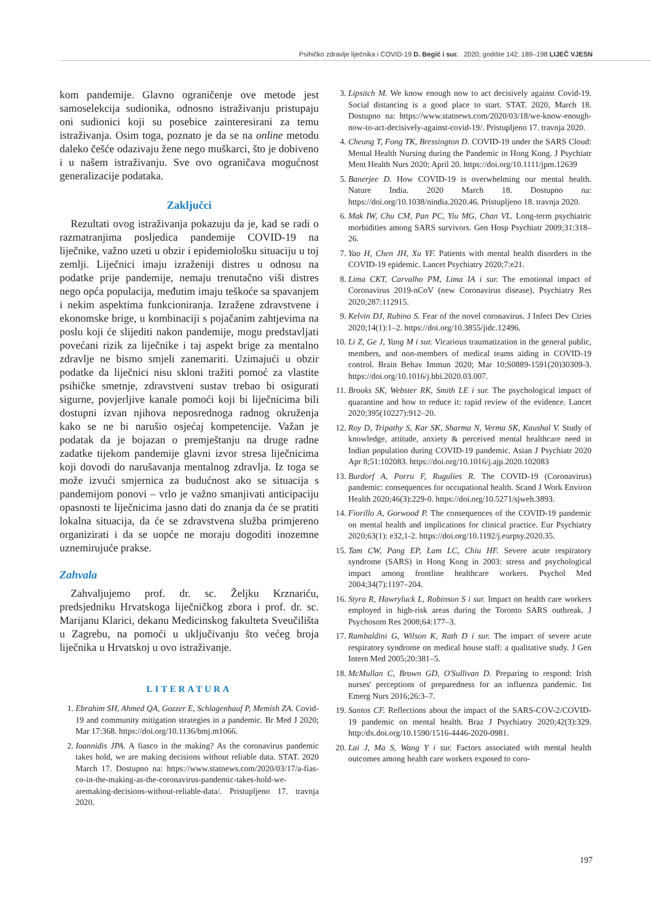Psihičko zdravlje liječnika i COVID-19 D. Begić i sur. 2020; godište 142; 189–198 LIJEČ VJESN
kom pandemije. Glavno ograničenje ove metode jest samoselekcija sudionika, odnosno istraživanju pristupaju oni sudionici koji su posebice zainteresirani za temu istraživanja. Osim toga, poznato je da se na online metodu daleko češće odazivaju žene nego muškarci, što je dobiveno i u našem istraživanju. Sve ovo ograničava mogućnost generalizacije podataka.
Zaključci
Rezultati ovog istraživanja pokazuju da je, kad se radi o razmatranjima posljedica pandemije COVID-19 na liječnike, važno uzeti u obzir i epidemiološku situaciju u toj zemlji. Liječnici imaju izraženiji distres u odnosu na podatke prije pandemije, nemaju trenutačno viši distres nego opća populacija, međutim imaju teškoće sa spavanjem i nekim aspektima funkcioniranja. Izražene zdravstvene i ekonomske brige, u kombinaciji s pojačanim zahtjevima na poslu koji će slijediti nakon pandemije, mogu predstavljati povećani rizik za liječnike i taj aspekt brige za mentalno zdravlje ne bismo smjeli zanemariti. Uzimajući u obzir podatke da liječnici nisu skloni tražiti pomoć za vlastite psihičke smetnje, zdravstveni sustav trebao bi osigurati sigurne, povjerljive kanale pomoći koji bi liječnicima bili dostupni izvan njihova neposrednoga radnog okruženja kako se ne bi narušio osjećaj kompetencije. Važan je podatak da je bojazan o premještanju na druge radne zadatke tijekom pandemije glavni izvor stresa liječnicima koji dovodi do narušavanja mentalnog zdravlja. Iz toga se može izvući smjernica za budućnost ako se situacija s pandemijom ponovi – vrlo je važno smanjivati anticipaciju opasnosti te liječnicima jasno dati do znanja da će se pratiti lokalna situacija, da će se zdravstvena služba primjereno organizirati i da se uopće ne moraju dogoditi inozemne uznemirujuće prakse.
Zahvala
Zahvaljujemo prof. dr. sc. Željku Krznariću, predsjedniku Hrvatskoga liječničkog zbora i prof. dr. sc. Marijanu Klarici, dekanu Medicinskog fakulteta Sveučilišta u Zagrebu, na pomoći u uključivanju što većeg broja liječnika u Hrvatskoj u ovo istraživanje.
LITERATURA
1. Ebrahim SH, Ahmed QA, Gozzer E, Schlagenhauf P, Memish ZA. Covid-19 and community mitigation strategies in a pandemic. Br Med J 2020; Mar 17:368. https://doi.org/10.1136/bmj.m1066.
2. Ioannidis JPA. A fiasco in the making? As the coronavirus pandemic takes hold, we are making decisions without reliable data. STAT. 2020 March 17. Dostupno na: https://www.statnews.com/2020/03/17/a-fias-co-in-the-making-as-the-coronavirus-pandemic-takes-hold-we-aremaking-decisions-without-reliable-data/. Pristupljeno 17. travnja 2020.
3. Lipsitch M. We know enough now to act decisively against Covid-19. Social distancing is a good place to start. STAT. 2020, March 18. Dostupno na: https://www.statnews.com/2020/03/18/we-know-enough-now-to-act-decisively-against-covid-19/. Pristupljeno 17. travnja 2020.
4. Cheung T, Fong TK, Bressington D. COVID-19 under the SARS Cloud: Mental Health Nursing during the Pandemic in Hong Kong. J Psychiatr Ment Health Nurs 2020; April 20. https://doi.org/10.1111/jpm.12639
5. Banerjee D. How COVID-19 is overwhelming our mental health. Nature India. 2020 March 18. Dostupno na: https://doi.org/10.1038/nindia.2020.46. Pristupljeno 18. travnja 2020.
6. Mak IW, Chu CM, Pan PC, Yiu MG, Chan VL. Long-term psychiatric morbidities among SARS survivors. Gen Hosp Psychiatr 2009;31:318–26.
7. Yao H, Chen JH, Xu YF. Patients with mental health disorders in the COVID-19 epidemic. Lancet Psychiatry 2020;7:e21.
8. Lima CKT, Carvalho PM, Lima IA i sur. The emotional impact of Coronavirus 2019-nCoV (new Coronavirus disease). Psychiatry Res 2020;287:112915.
9. Kelvin DJ, Rubino S. Fear of the novel coronavirus. J Infect Dev Ctries 2020;14(1):1–2. https://doi.org/10.3855/jidc.12496.
10. Li Z, Ge J, Yang M i sur. Vicarious traumatization in the general public, members, and non-members of medical teams aiding in COVID-19 control. Brain Behav Immun 2020; Mar 10;S0889-1591(20)30309-3. https://doi.org/10.1016/j.bbi.2020.03.007.
11. Brooks SK, Webster RK, Smith LE i sur. The psychological impact of quarantine and how to reduce it: rapid review of the evidence. Lancet 2020;395(10227):912–20.
12. Roy D, Tripathy S, Kar SK, Sharma N, Verma SK, Kaushal V. Study of knowledge, attitude, anxiety & perceived mental healthcare need in Indian population during COVID-19 pandemic. Asian J Psychiatr 2020 Apr 8;51:102083. https://doi.org/10.1016/j.ajp.2020.102083
13. Burdorf A, Porru F, Rugulies R. The COVID-19 (Coronavirus) pandemic: consequences for occupational health. Scand J Work Environ Health 2020;46(3):229-0. https://doi.org/10.5271/sjweh.3893.
14. Fiorillo A, Gorwood P. The consequences of the COVID-19 pandemic on mental health and implications for clinical practice. Eur Psychiatry 2020;63(1): e32,1-2. https://doi.org/10.1192/j.eurpsy.2020.35.
15. Tam CW, Pang EP, Lam LC, Chiu HF. Severe acute respiratory syndrome (SARS) in Hong Kong in 2003: stress and psychological impact among frontline healthcare workers. Psychol Med 2004;34(7):1197–204.
16. Styra R, Hawryluck L, Robinson S i sur. Impact on health care workers employed in high-risk areas during the Toronto SARS outbreak. J Psychosom Res 2008;64:177–3.
17. Rambaldini G, Wilson K, Rath D i sur. The impact of severe acute respiratory syndrome on medical house staff: a qualitative study. J Gen Intern Med 2005;20:381–5.
18. McMullan C, Brown GD, O'Sullivan D. Preparing to respond: Irish nurses' perceptions of preparedness for an influenza pandemic. Int Emerg Nurs 2016;26:3–7.
19. Santos CF. Reflections about the impact of the SARS-COV-2/COVID-19 pandemic on mental health. Braz J Psychiatry 2020;42(3):329. http:/dx.doi.org/10.1590/1516-4446-2020-0981.
20. Lai J, Ma S, Wang Y i sur. Factors associated with mental health outcomes among health care workers exposed to coro-
197